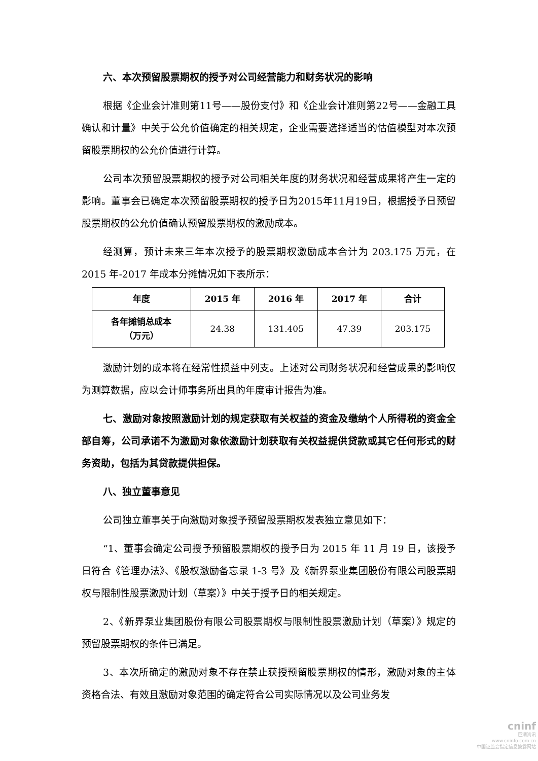六、本次预留股票期权的授予对公司经营能力和财务状况的影响
根据《企业会计准则第11号——股份支付》和《企业会计准则第22号——金融工具确认和计量》中关于公允价值确定的相关规定，企业需要选择适当的估值模型对本次预留股票期权的公允价值进行计算。
公司本次预留股票期权的授予对公司相关年度的财务状况和经营成果将产生一定的影响。董事会已确定本次预留股票期权的授予日为2015年11月19日，根据授予日预留股票期权的公允价值确认预留股票期权的激励成本。
经测算，预计未来三年本次授予的股票期权激励成本合计为 203.175 万元，在 2015 年-2017 年成本分摊情况如下表所示：
| 年度 | 2015 年 | 2016 年 | 2017 年 | 合计 |
| 各年摊销总成本 （万元） | 24.38 | 131.405 | 47.39 | 203.175 |
激励计划的成本将在经常性损益中列支。上述对公司财务状况和经营成果的影响仅为测算数据，应以会计师事务所出具的年度审计报告为准。
七、激励对象按照激励计划的规定获取有关权益的资金及缴纳个人所得税的资金全部自筹，公司承诺不为激励对象依激励计划获取有关权益提供贷款或其它任何形式的财务资助，包括为其贷款提供担保。
八、独立董事意见
公司独立董事关于向激励对象授予预留股票期权发表独立意见如下：
“1、董事会确定公司授予预留股票期权的授予日为 2015 年 11 月 19 日，该授予日符合《管理办法》、《股权激励备忘录 1-3 号》及《新界泵业集团股份有限公司股票期权与限制性股票激励计划（草案）》中关于授予日的相关规定。
2、《新界泵业集团股份有限公司股票期权与限制性股票激励计划（草案）》规定的预留股票期权的条件已满足。
3、本次所确定的激励对象不存在禁止获授预留股票期权的情形，激励对象的主体资格合法、有效且激励对象范围的确定符合公司实际情况以及公司业务发
cninf
巨潮资讯
www.cninfo.com.cn
中国证监会指定信息披露网站